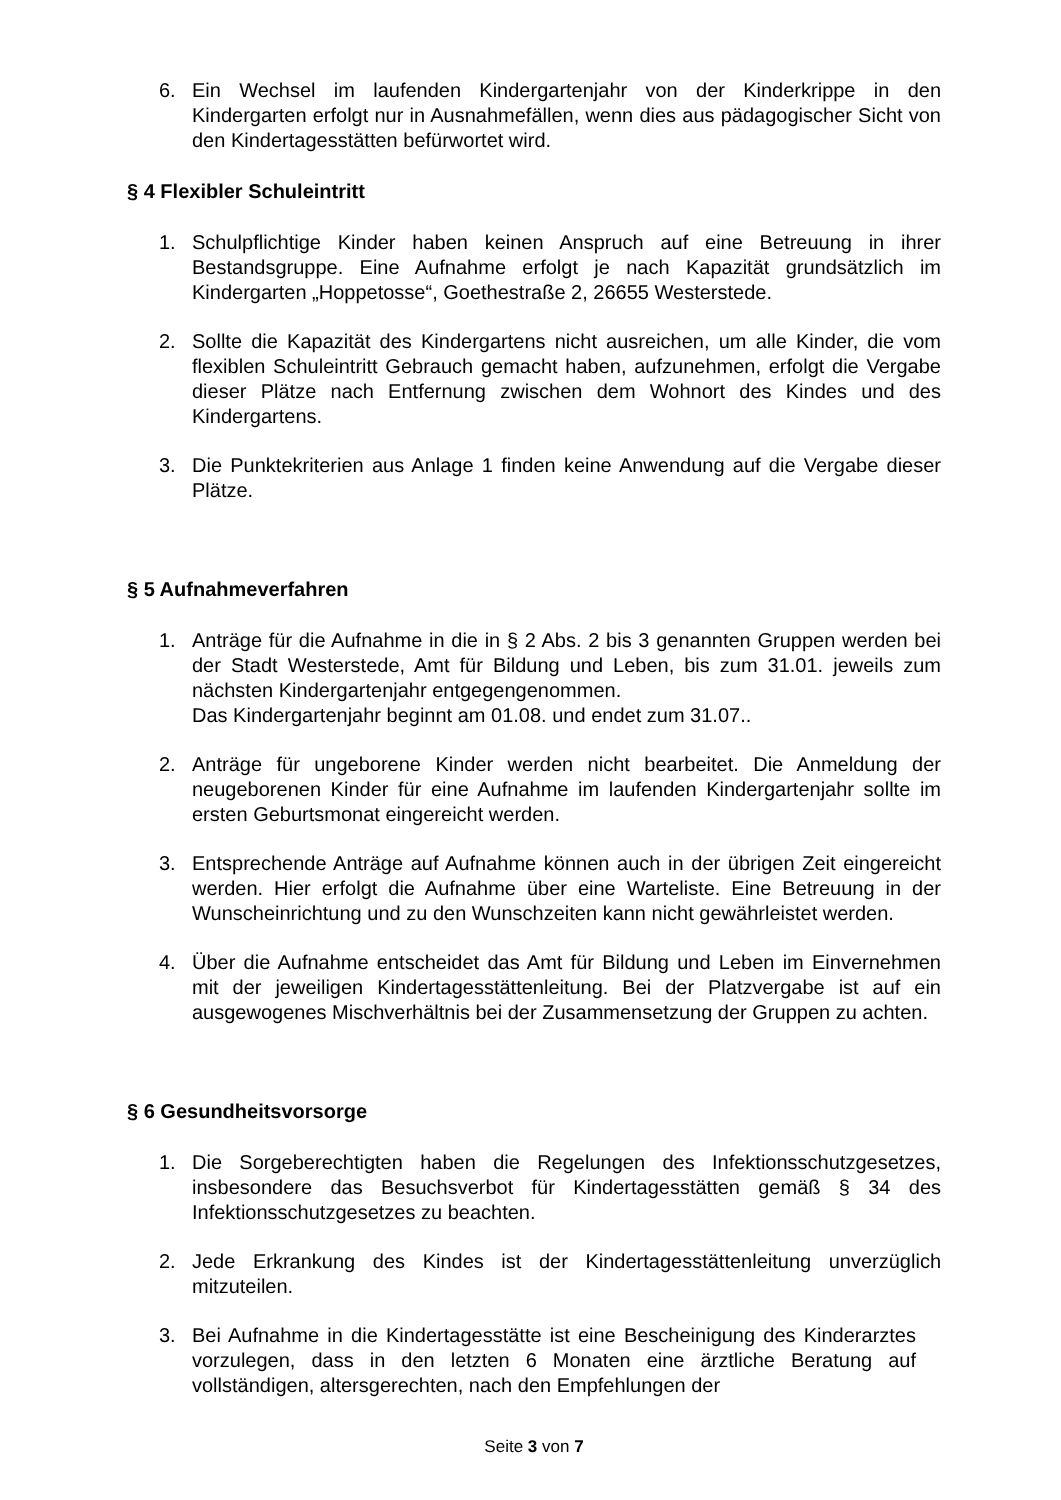6. Ein Wechsel im laufenden Kindergartenjahr von der Kinderkrippe in den Kindergarten erfolgt nur in Ausnahmefällen, wenn dies aus pädagogischer Sicht von den Kindertagesstätten befürwortet wird.
§ 4 Flexibler Schuleintritt
1. Schulpflichtige Kinder haben keinen Anspruch auf eine Betreuung in ihrer Bestandsgruppe. Eine Aufnahme erfolgt je nach Kapazität grundsätzlich im Kindergarten „Hoppetosse“, Goethestraße 2, 26655 Westerstede.
2. Sollte die Kapazität des Kindergartens nicht ausreichen, um alle Kinder, die vom flexiblen Schuleintritt Gebrauch gemacht haben, aufzunehmen, erfolgt die Vergabe dieser Plätze nach Entfernung zwischen dem Wohnort des Kindes und des Kindergartens.
3. Die Punktekriterien aus Anlage 1 finden keine Anwendung auf die Vergabe dieser Plätze.
§ 5 Aufnahmeverfahren
1. Anträge für die Aufnahme in die in § 2 Abs. 2 bis 3 genannten Gruppen werden bei der Stadt Westerstede, Amt für Bildung und Leben, bis zum 31.01. jeweils zum nächsten Kindergartenjahr entgegengenommen.
Das Kindergartenjahr beginnt am 01.08. und endet zum 31.07..
2. Anträge für ungeborene Kinder werden nicht bearbeitet. Die Anmeldung der neugeborenen Kinder für eine Aufnahme im laufenden Kindergartenjahr sollte im ersten Geburtsmonat eingereicht werden.
3. Entsprechende Anträge auf Aufnahme können auch in der übrigen Zeit eingereicht werden. Hier erfolgt die Aufnahme über eine Warteliste. Eine Betreuung in der Wunscheinrichtung und zu den Wunschzeiten kann nicht gewährleistet werden.
4. Über die Aufnahme entscheidet das Amt für Bildung und Leben im Einvernehmen mit der jeweiligen Kindertagesstättenleitung. Bei der Platzvergabe ist auf ein ausgewogenes Mischverhältnis bei der Zusammensetzung der Gruppen zu achten.
§ 6 Gesundheitsvorsorge
1. Die Sorgeberechtigten haben die Regelungen des Infektionsschutzgesetzes, insbesondere das Besuchsverbot für Kindertagesstätten gemäß § 34 des Infektionsschutzgesetzes zu beachten.
2. Jede Erkrankung des Kindes ist der Kindertagesstättenleitung unverzüglich mitzuteilen.
3. Bei Aufnahme in die Kindertagesstätte ist eine Bescheinigung des Kinderarztes vorzulegen, dass in den letzten 6 Monaten eine ärztliche Beratung auf vollständigen, altersgerechten, nach den Empfehlungen der
Seite 3 von 7